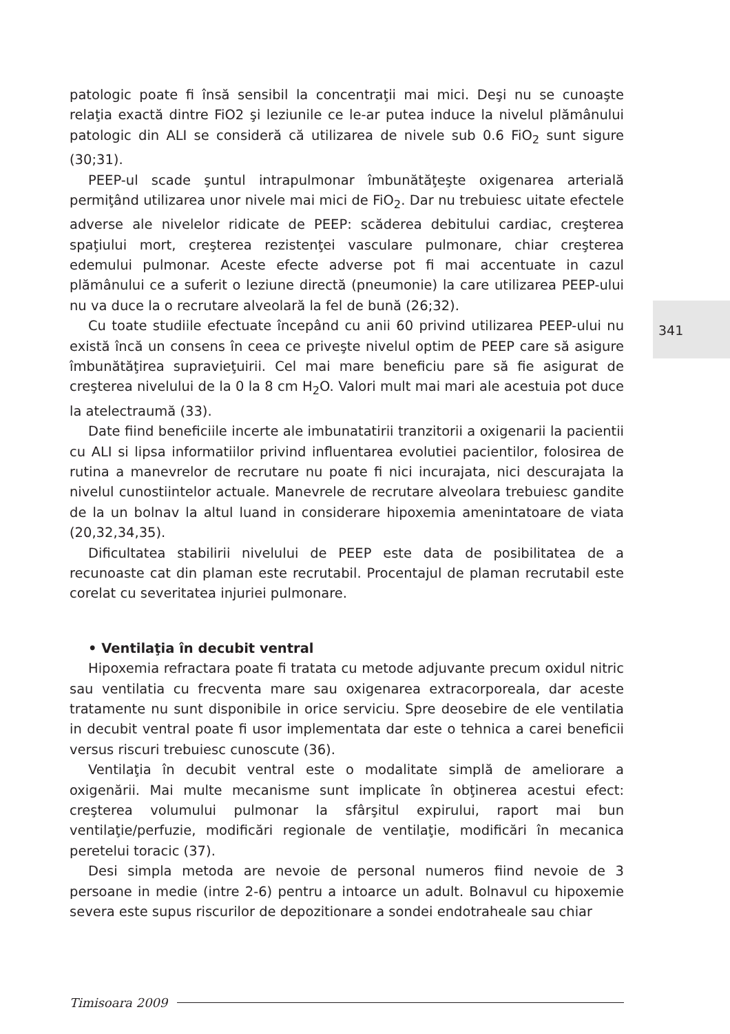341
patologic poate fi însă sensibil la concentraţii mai mici. Deşi nu se cunoaşte relaţia exactă dintre FiO2 şi leziunile ce le-ar putea induce la nivelul plămânului patologic din ALI se consideră că utilizarea de nivele sub 0.6 FiO<sub>2</sub> sunt sigure (30;31).
PEEP-ul scade şuntul intrapulmonar îmbunătăţeşte oxigenarea arterială permiţând utilizarea unor nivele mai mici de FiO<sub>2</sub>. Dar nu trebuiesc uitate efectele adverse ale nivelelor ridicate de PEEP: scăderea debitului cardiac, creşterea spaţiului mort, creşterea rezistenţei vasculare pulmonare, chiar creşterea edemului pulmonar. Aceste efecte adverse pot fi mai accentuate in cazul plămânului ce a suferit o leziune directă (pneumonie) la care utilizarea PEEP-ului nu va duce la o recrutare alveolară la fel de bună (26;32).
Cu toate studiile efectuate începând cu anii 60 privind utilizarea PEEP-ului nu există încă un consens în ceea ce priveşte nivelul optim de PEEP care să asigure îmbunătăţirea supravieţuirii. Cel mai mare beneficiu pare să fie asigurat de creşterea nivelului de la 0 la 8 cm H<sub>2</sub>O. Valori mult mai mari ale acestuia pot duce la atelectraumă (33).
Date fiind beneficiile incerte ale imbunatatirii tranzitorii a oxigenarii la pacientii cu ALI si lipsa informatiilor privind influentarea evolutiei pacientilor, folosirea de rutina a manevrelor de recrutare nu poate fi nici incurajata, nici descurajata la nivelul cunostiintelor actuale. Manevrele de recrutare alveolara trebuiesc gandite de la un bolnav la altul luand in considerare hipoxemia amenintatoare de viata (20,32,34,35).
Dificultatea stabilirii nivelului de PEEP este data de posibilitatea de a recunoaste cat din plaman este recrutabil. Procentajul de plaman recrutabil este corelat cu severitatea injuriei pulmonare.
• Ventilaţia în decubit ventral
Hipoxemia refractara poate fi tratata cu metode adjuvante precum oxidul nitric sau ventilatia cu frecventa mare sau oxigenarea extracorporeala, dar aceste tratamente nu sunt disponibile in orice serviciu. Spre deosebire de ele ventilatia in decubit ventral poate fi usor implementata dar este o tehnica a carei beneficii versus riscuri trebuiesc cunoscute (36).
Ventilaţia în decubit ventral este o modalitate simplă de ameliorare a oxigenării. Mai multe mecanisme sunt implicate în obţinerea acestui efect: creşterea volumului pulmonar la sfârşitul expirului, raport mai bun ventilaţie/perfuzie, modificări regionale de ventilaţie, modificări în mecanica peretelui toracic (37).
Desi simpla metoda are nevoie de personal numeros fiind nevoie de 3 persoane in medie (intre 2-6) pentru a intoarce un adult. Bolnavul cu hipoxemie severa este supus riscurilor de depozitionare a sondei endotraheale sau chiar
Timisoara 2009